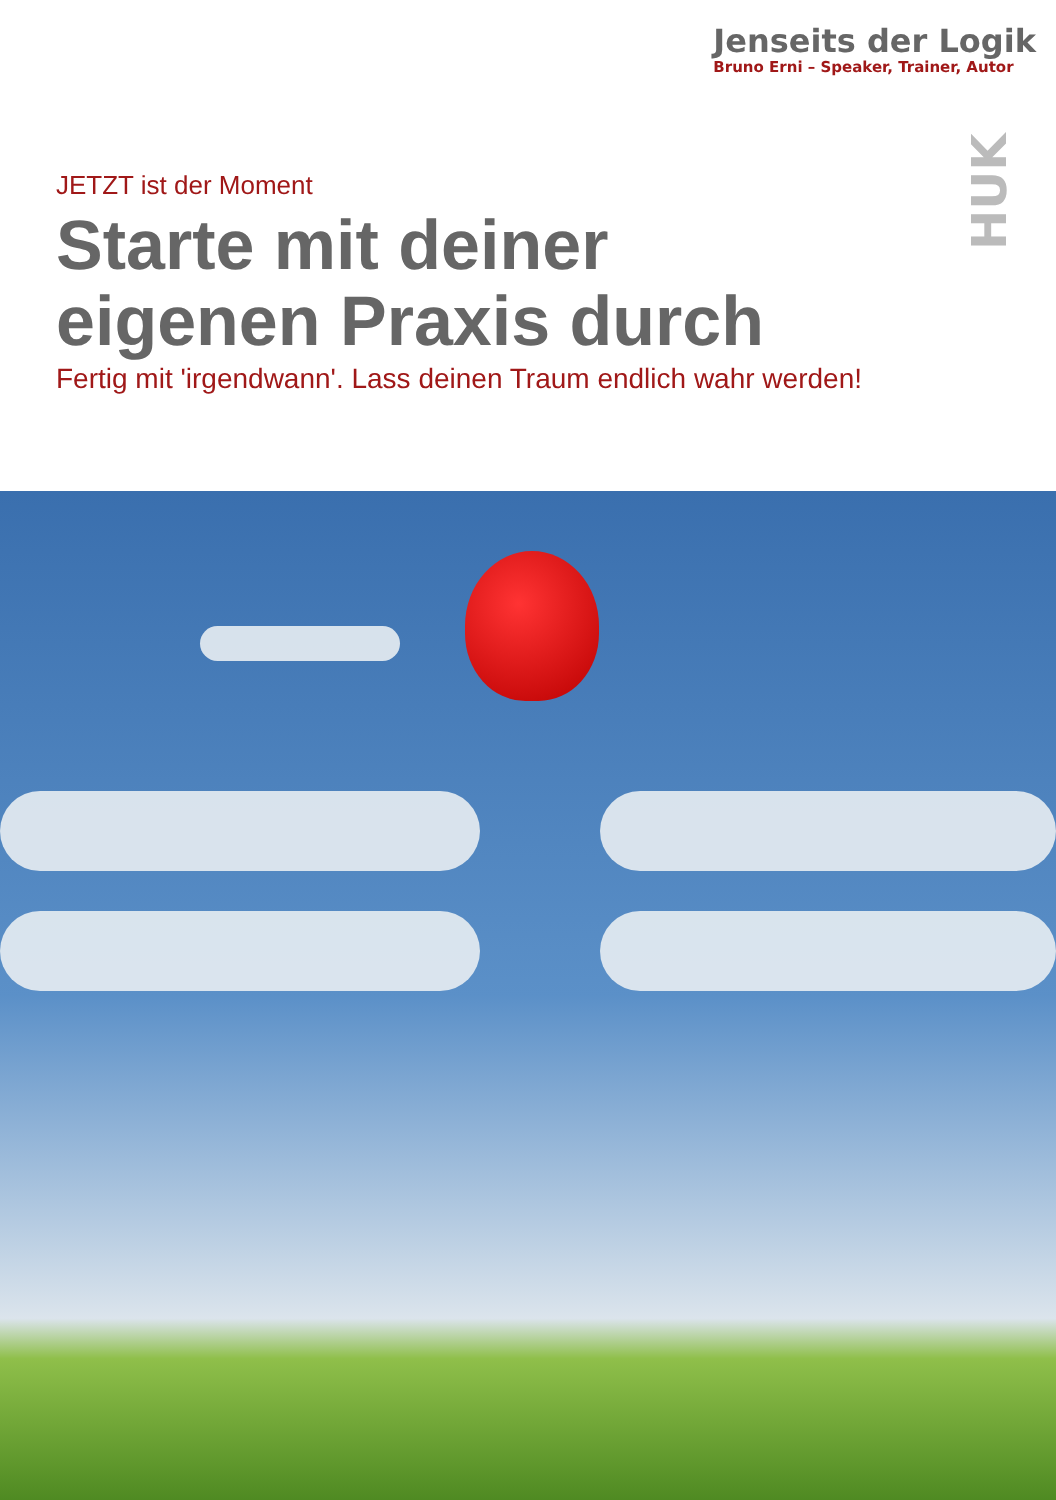Jenseits der Logik
Bruno Erni – Speaker, Trainer, Autor
HUK
JETZT ist der Moment
Starte mit deiner
eigenen Praxis durch
Fertig mit 'irgendwann'. Lass deinen Traum endlich wahr werden!